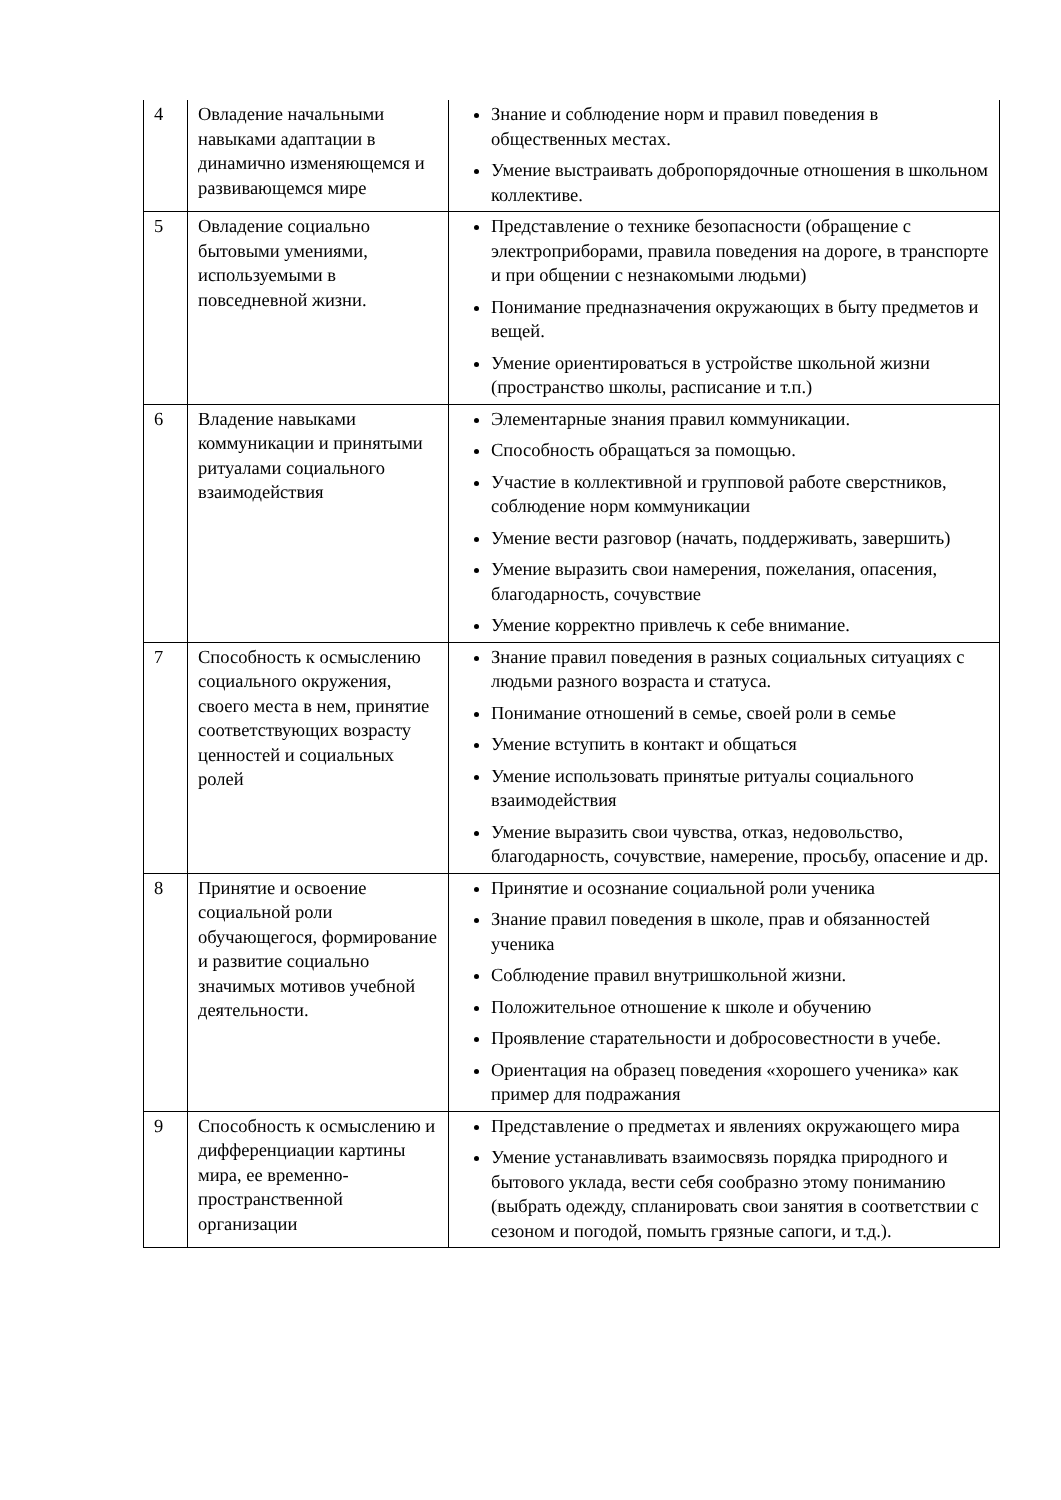| 4 | Овладение начальными навыками адаптации в динамично изменяющемся и развивающемся мире | Знание и соблюдение норм и правил поведения в общественных местах. Умение выстраивать добропорядочные отношения в школьном коллективе. |
| 5 | Овладение социально бытовыми умениями, используемыми в повседневной жизни. | Представление о технике безопасности (обращение с электроприборами, правила поведения на дороге, в транспорте и при общении с незнакомыми людьми) Понимание предназначения окружающих в быту предметов и вещей. Умение ориентироваться в устройстве школьной жизни (пространство школы, расписание и т.п.) |
| 6 | Владение навыками коммуникации и принятыми ритуалами социального взаимодействия | Элементарные знания правил коммуникации. Способность обращаться за помощью. Участие в коллективной и групповой работе сверстников, соблюдение норм коммуникации Умение вести разговор (начать, поддерживать, завершить) Умение выразить свои намерения, пожелания, опасения, благодарность, сочувствие Умение корректно привлечь к себе внимание. |
| 7 | Способность к осмыслению социального окружения, своего места в нем, принятие соответствующих возрасту ценностей и социальных ролей | Знание правил поведения в разных социальных ситуациях с людьми разного возраста и статуса. Понимание отношений в семье, своей роли в семье Умение вступить в контакт и общаться Умение использовать принятые ритуалы социального взаимодействия Умение выразить свои чувства, отказ, недовольство, благодарность, сочувствие, намерение, просьбу, опасение и др. |
| 8 | Принятие и освоение социальной роли обучающегося, формирование и развитие социально значимых мотивов учебной деятельности. | Принятие и осознание социальной роли ученика Знание правил поведения в школе, прав и обязанностей ученика Соблюдение правил внутришкольной жизни. Положительное отношение к школе и обучению Проявление старательности и добросовестности в учебе. Ориентация на образец поведения «хорошего ученика» как пример для подражания |
| 9 | Способность к осмыслению и дифференциации картины мира, ее временно-пространственной организации | Представление о предметах и явлениях окружающего мира Умение устанавливать взаимосвязь порядка природного и бытового уклада, вести себя сообразно этому пониманию (выбрать одежду, спланировать свои занятия в соответствии с сезоном и погодой, помыть грязные сапоги, и т.д.). |